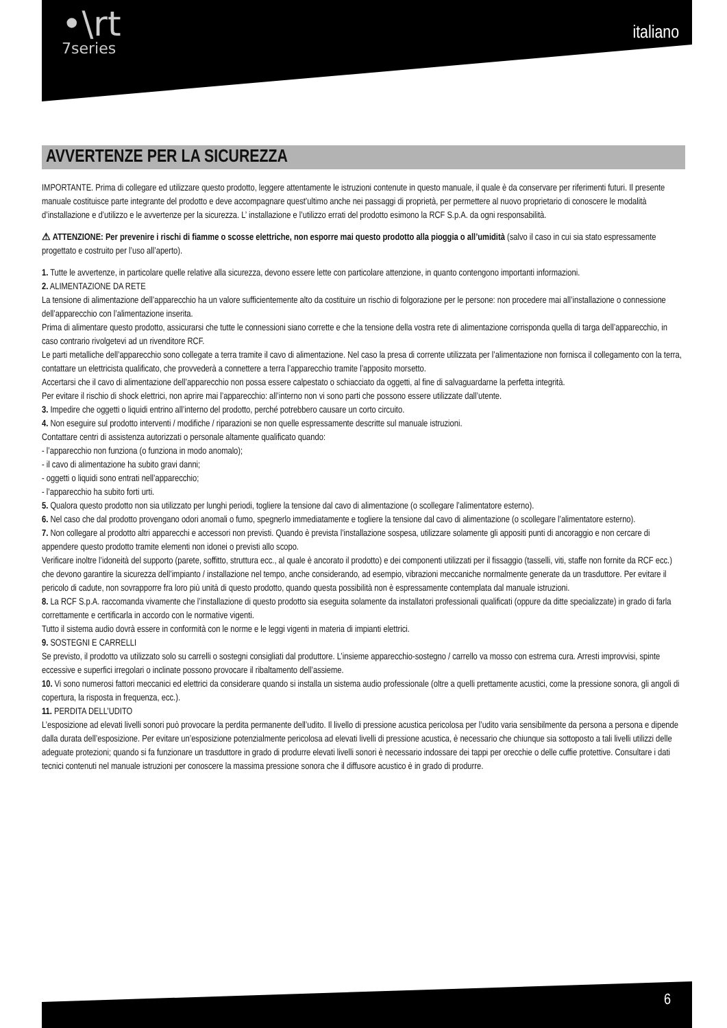•\rt
7series
italiano
AVVERTENZE PER LA SICUREZZA
IMPORTANTE. Prima di collegare ed utilizzare questo prodotto, leggere attentamente le istruzioni contenute in questo manuale, il quale è da conservare per riferimenti futuri. Il presente manuale costituisce parte integrante del prodotto e deve accompagnare quest’ultimo anche nei passaggi di proprietà, per permettere al nuovo proprietario di conoscere le modalità d’installazione e d’utilizzo e le avvertenze per la sicurezza. L’ installazione e l’utilizzo errati del prodotto esimono la RCF S.p.A. da ogni responsabilità.
⚠ ATTENZIONE: Per prevenire i rischi di fiamme o scosse elettriche, non esporre mai questo prodotto alla pioggia o all’umidità (salvo il caso in cui sia stato espressamente progettato e costruito per l’uso all’aperto).
1. Tutte le avvertenze, in particolare quelle relative alla sicurezza, devono essere lette con particolare attenzione, in quanto contengono importanti informazioni.
2. ALIMENTAZIONE DA RETE
La tensione di alimentazione dell’apparecchio ha un valore sufficientemente alto da costituire un rischio di folgorazione per le persone: non procedere mai all’installazione o connessione dell’apparecchio con l’alimentazione inserita.
Prima di alimentare questo prodotto, assicurarsi che tutte le connessioni siano corrette e che la tensione della vostra rete di alimentazione corrisponda quella di targa dell’apparecchio, in caso contrario rivolgetevi ad un rivenditore RCF.
Le parti metalliche dell’apparecchio sono collegate a terra tramite il cavo di alimentazione. Nel caso la presa di corrente utilizzata per l’alimentazione non fornisca il collegamento con la terra, contattare un elettricista qualificato, che provvederà a connettere a terra l’apparecchio tramite l’apposito morsetto.
Accertarsi che il cavo di alimentazione dell’apparecchio non possa essere calpestato o schiacciato da oggetti, al fine di salvaguardarne la perfetta integrità.
Per evitare il rischio di shock elettrici, non aprire mai l’apparecchio: all’interno non vi sono parti che possono essere utilizzate dall’utente.
3. Impedire che oggetti o liquidi entrino all’interno del prodotto, perché potrebbero causare un corto circuito.
4. Non eseguire sul prodotto interventi / modifiche / riparazioni se non quelle espressamente descritte sul manuale istruzioni.
Contattare centri di assistenza autorizzati o personale altamente qualificato quando:
- l’apparecchio non funziona (o funziona in modo anomalo);
- il cavo di alimentazione ha subito gravi danni;
- oggetti o liquidi sono entrati nell’apparecchio;
- l’apparecchio ha subito forti urti.
5. Qualora questo prodotto non sia utilizzato per lunghi periodi, togliere la tensione dal cavo di alimentazione (o scollegare l’alimentatore esterno).
6. Nel caso che dal prodotto provengano odori anomali o fumo, spegnerlo immediatamente e togliere la tensione dal cavo di alimentazione (o scollegare l’alimentatore esterno).
7. Non collegare al prodotto altri apparecchi e accessori non previsti. Quando è prevista l’installazione sospesa, utilizzare solamente gli appositi punti di ancoraggio e non cercare di appendere questo prodotto tramite elementi non idonei o previsti allo scopo.
Verificare inoltre l’idoneità del supporto (parete, soffitto, struttura ecc., al quale è ancorato il prodotto) e dei componenti utilizzati per il fissaggio (tasselli, viti, staffe non fornite da RCF ecc.) che devono garantire la sicurezza dell’impianto / installazione nel tempo, anche considerando, ad esempio, vibrazioni meccaniche normalmente generate da un trasduttore. Per evitare il pericolo di cadute, non sovrapporre fra loro più unità di questo prodotto, quando questa possibilità non è espressamente contemplata dal manuale istruzioni.
8. La RCF S.p.A. raccomanda vivamente che l’installazione di questo prodotto sia eseguita solamente da installatori professionali qualificati (oppure da ditte specializzate) in grado di farla correttamente e certificarla in accordo con le normative vigenti.
Tutto il sistema audio dovrà essere in conformità con le norme e le leggi vigenti in materia di impianti elettrici.
9. SOSTEGNI E CARRELLI
Se previsto, il prodotto va utilizzato solo su carrelli o sostegni consigliati dal produttore. L’insieme apparecchio-sostegno / carrello va mosso con estrema cura. Arresti improvvisi, spinte eccessive e superfici irregolari o inclinate possono provocare il ribaltamento dell’assieme.
10. Vi sono numerosi fattori meccanici ed elettrici da considerare quando si installa un sistema audio professionale (oltre a quelli prettamente acustici, come la pressione sonora, gli angoli di copertura, la risposta in frequenza, ecc.).
11. PERDITA DELL’UDITO
L’esposizione ad elevati livelli sonori può provocare la perdita permanente dell’udito. Il livello di pressione acustica pericolosa per l’udito varia sensibilmente da persona a persona e dipende dalla durata dell’esposizione. Per evitare un’esposizione potenzialmente pericolosa ad elevati livelli di pressione acustica, è necessario che chiunque sia sottoposto a tali livelli utilizzi delle adeguate protezioni; quando si fa funzionare un trasduttore in grado di produrre elevati livelli sonori è necessario indossare dei tappi per orecchie o delle cuffie protettive. Consultare i dati tecnici contenuti nel manuale istruzioni per conoscere la massima pressione sonora che il diffusore acustico è in grado di produrre.
6